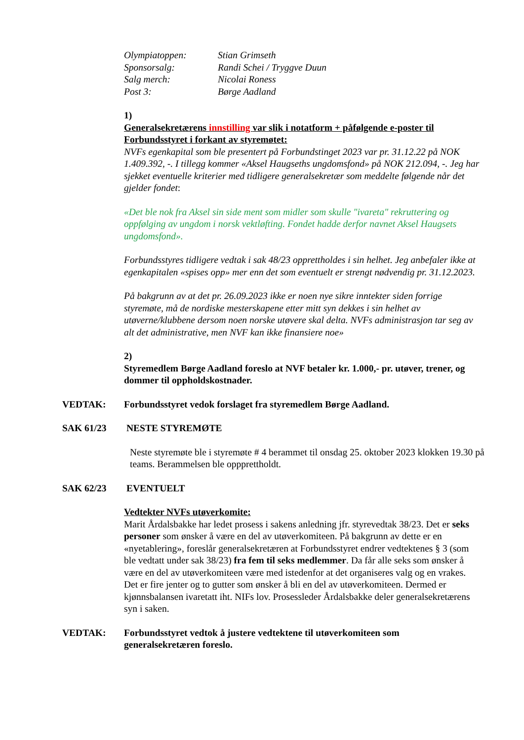| Olympiatoppen: | Stian Grimseth |
| Sponsorsalg: | Randi Schei / Tryggve Duun |
| Salg merch: | Nicolai Roness |
| Post 3: | Børge Aadland |
1)
Generalsekretærens innstilling var slik i notatform + påfølgende e-poster til Forbundsstyret i forkant av styremøtet:
NVFs egenkapital som ble presentert på Forbundstinget 2023 var pr. 31.12.22 på NOK 1.409.392, -. I tillegg kommer «Aksel Haugseths ungdomsfond» på NOK 212.094, -. Jeg har sjekket eventuelle kriterier med tidligere generalsekretær som meddelte følgende når det gjelder fondet:
«Det ble nok fra Aksel sin side ment som midler som skulle "ivareta" rekruttering og oppfølging av ungdom i norsk vektløfting. Fondet hadde derfor navnet Aksel Haugsets ungdomsfond».
Forbundsstyres tidligere vedtak i sak 48/23 opprettholdes i sin helhet. Jeg anbefaler ikke at egenkapitalen «spises opp» mer enn det som eventuelt er strengt nødvendig pr. 31.12.2023.
På bakgrunn av at det pr. 26.09.2023 ikke er noen nye sikre inntekter siden forrige styremøte, må de nordiske mesterskapene etter mitt syn dekkes i sin helhet av utøverne/klubbene dersom noen norske utøvere skal delta. NVFs administrasjon tar seg av alt det administrative, men NVF kan ikke finansiere noe»
2)
Styremedlem Børge Aadland foreslo at NVF betaler kr. 1.000,- pr. utøver, trener, og dommer til oppholdskostnader.
VEDTAK: Forbundsstyret vedok forslaget fra styremedlem Børge Aadland.
SAK 61/23 NESTE STYREMØTE
Neste styremøte ble i styremøte # 4 berammet til onsdag 25. oktober 2023 klokken 19.30 på teams. Berammelsen ble oppprettholdt.
SAK 62/23 EVENTUELT
Vedtekter NVFs utøverkomite:
Marit Årdalsbakke har ledet prosess i sakens anledning jfr. styrevedtak 38/23. Det er seks personer som ønsker å være en del av utøverkomiteen. På bakgrunn av dette er en «nyetablering», foreslår generalsekretæren at Forbundsstyret endrer vedtektenes § 3 (som ble vedtatt under sak 38/23) fra fem til seks medlemmer. Da får alle seks som ønsker å være en del av utøverkomiteen være med istedenfor at det organiseres valg og en vrakes. Det er fire jenter og to gutter som ønsker å bli en del av utøverkomiteen. Dermed er kjønnsbalansen ivaretatt iht. NIFs lov. Prosessleder Årdalsbakke deler generalsekretærens syn i saken.
VEDTAK: Forbundsstyret vedtok å justere vedtektene til utøverkomiteen som generalsekretæren foreslo.